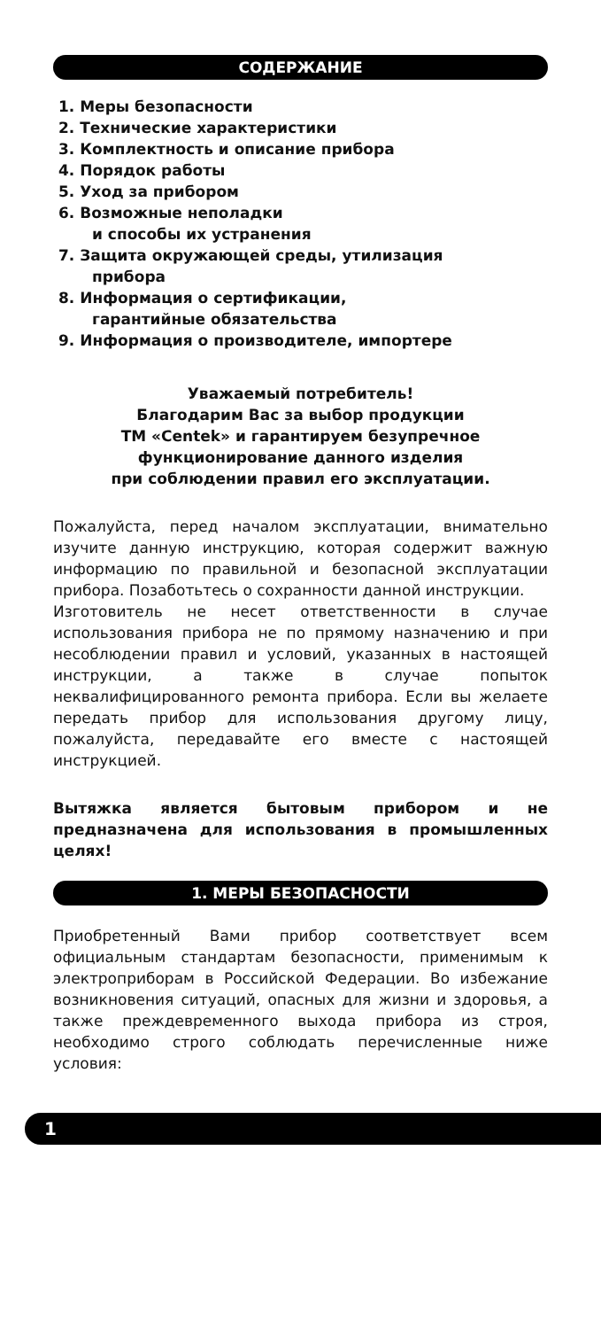СОДЕРЖАНИЕ
1. Меры безопасности
2. Технические характеристики
3. Комплектность и описание прибора
4. Порядок работы
5. Уход за прибором
6. Возможные неполадки
и способы их устранения
7. Защита окружающей среды, утилизация
прибора
8. Информация о сертификации,
гарантийные обязательства
9. Информация о производителе, импортере
Уважаемый потребитель!
Благодарим Вас за выбор продукции
ТМ «Centek» и гарантируем безупречное
функционирование данного изделия
при соблюдении правил его эксплуатации.
Пожалуйста, перед началом эксплуатации, внимательно изучите данную инструкцию, которая содержит важную информацию по правильной и безопасной эксплуатации прибора. Позаботьтесь о сохранности данной инструкции.
Изготовитель не несет ответственности в случае использования прибора не по прямому назначению и при несоблюдении правил и условий, указанных в настоящей инструкции, а также в случае попыток неквалифицированного ремонта прибора. Если вы желаете передать прибор для использования другому лицу, пожалуйста, передавайте его вместе с настоящей инструкцией.
Вытяжка является бытовым прибором и не предназначена для использования в промышленных целях!
1. МЕРЫ БЕЗОПАСНОСТИ
Приобретенный Вами прибор соответствует всем официальным стандартам безопасности, применимым к электроприборам в Российской Федерации. Во избежание возникновения ситуаций, опасных для жизни и здоровья, а также преждевременного выхода прибора из строя, необходимо строго соблюдать перечисленные ниже условия:
1